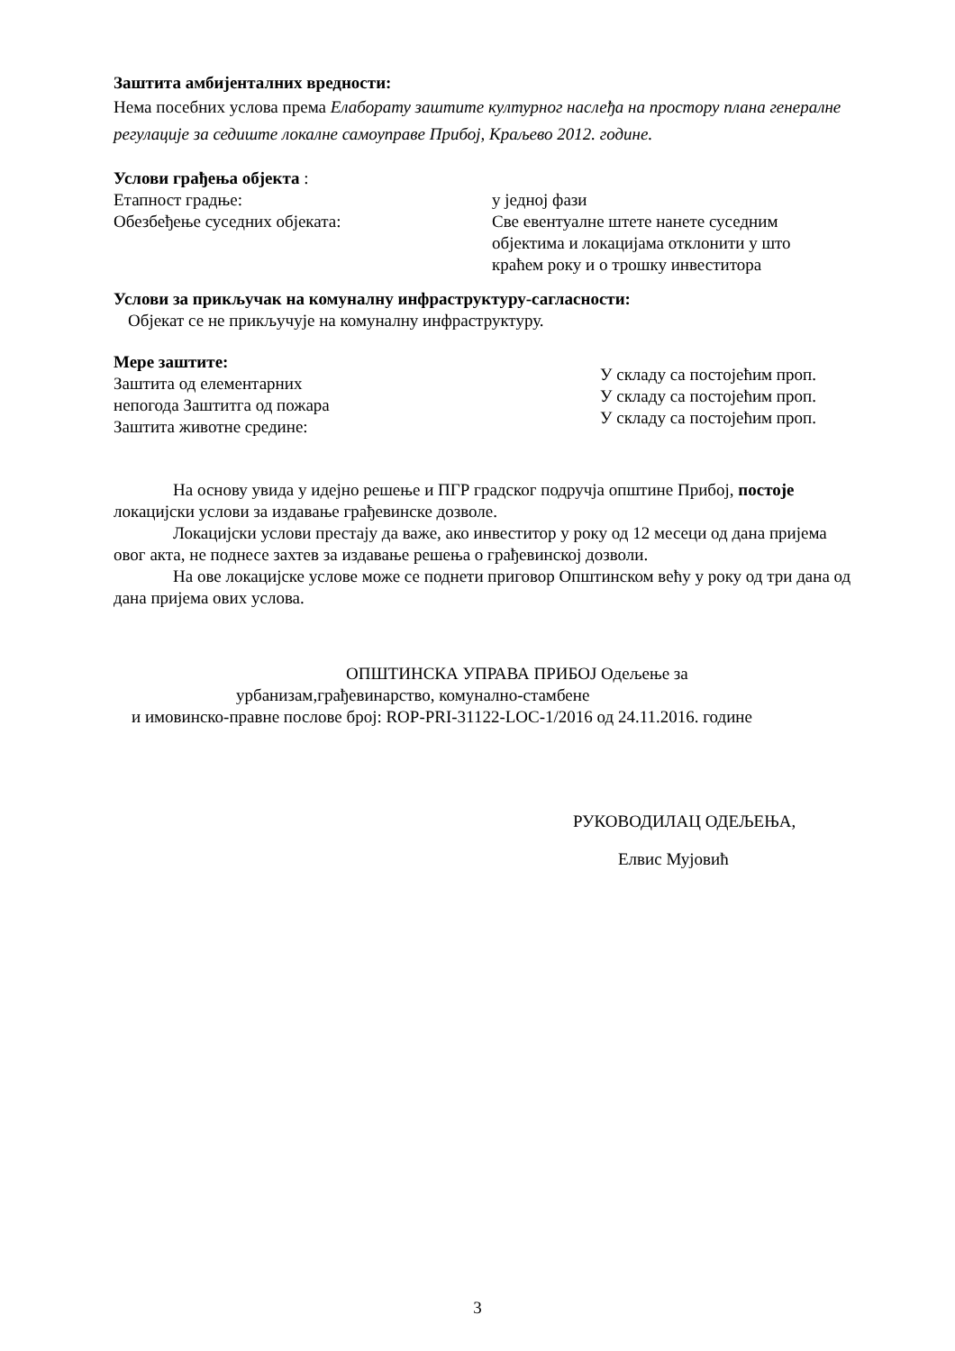Заштита амбијенталних вредности:
Нема посебних услова према Елаборату заштите културног наслеђа на простору плана генералне регулације за седиште локалне самоуправе Прибој, Краљево 2012. године.
Услови грађења објекта :
Етапност градње: у једној фази
Обезбеђење суседних објеката: Све евентуалне штете нанете суседним објектима и локацијама отклонити у што краћем року и о трошку инвеститора
Услови за прикључак на комуналну инфраструктуру-сагласности:
Објекат се не прикључује на комуналну инфраструктуру.
Мере заштите:
Заштита од елементарних
непогода Заштитга од пожара
Заштита животне средине:
У складу са постојећим проп.
У складу са постојећим проп.
У складу са постојећим проп.
На основу увида у идејно решење и ПГР градског подручја општине Прибој, постоје локацијски услови за издавање грађевинске дозволе.
Локацијски услови престају да важе, ако инвеститор у року од 12 месеци од дана пријема овог акта, не поднесе захтев за издавање решења о грађевинској дозволи.
На ове локацијске услове може се поднети приговор Општинском већу у року од три дана од дана пријема ових услова.
ОПШТИНСКА УПРАВА ПРИБОЈ Одељење за
урбанизам,грађевинарство, комунално-стамбене
и имовинско-правне послове број: ROP-PRI-31122-LOC-1/2016 од 24.11.2016. године
РУКОВОДИЛАЦ ОДЕЉЕЊА,
Елвис Мујовић
3